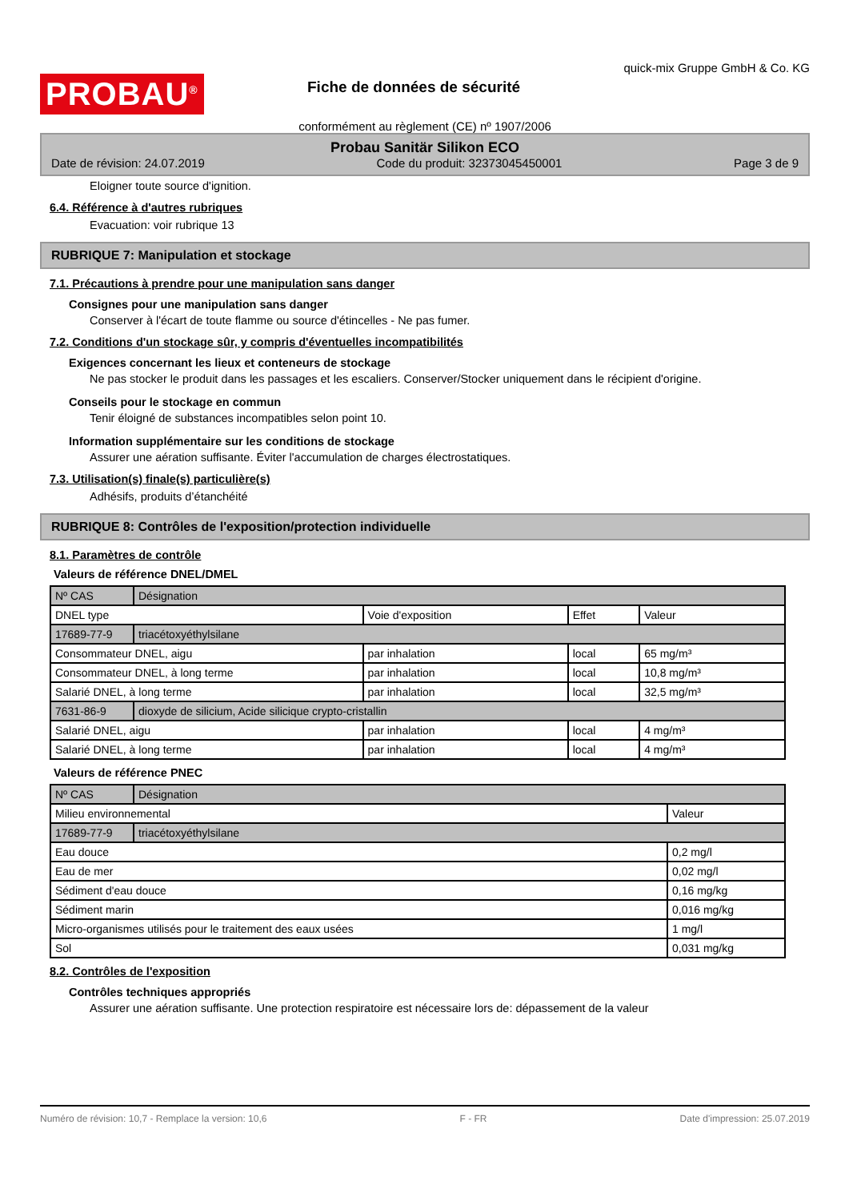PROBAU<sup>®</sup>
Fiche de données de sécurité
quick-mix Gruppe GmbH & Co. KG
conformément au règlement (CE) nº 1907/2006
Probau Sanitär Silikon ECO
Date de révision: 24.07.2019 Code du produit: 32373045450001 Page 3 de 9
Eloigner toute source d'ignition.
6.4. Référence à d'autres rubriques
Evacuation: voir rubrique 13
RUBRIQUE 7: Manipulation et stockage
7.1. Précautions à prendre pour une manipulation sans danger
Consignes pour une manipulation sans danger
Conserver à l'écart de toute flamme ou source d'étincelles - Ne pas fumer.
7.2. Conditions d'un stockage sûr, y compris d'éventuelles incompatibilités
Exigences concernant les lieux et conteneurs de stockage
Ne pas stocker le produit dans les passages et les escaliers. Conserver/Stocker uniquement dans le récipient d'origine.
Conseils pour le stockage en commun
Tenir éloigné de substances incompatibles selon point 10.
Information supplémentaire sur les conditions de stockage
Assurer une aération suffisante. Éviter l'accumulation de charges électrostatiques.
7.3. Utilisation(s) finale(s) particulière(s)
Adhésifs, produits d’étanchéité
RUBRIQUE 8: Contrôles de l'exposition/protection individuelle
8.1. Paramètres de contrôle
Valeurs de référence DNEL/DMEL
| Nº CAS | Désignation | | | |
| DNEL type | | Voie d'exposition | Effet | Valeur |
| 17689-77-9 | triacétoxyéthylsilane | | | |
| Consommateur DNEL, aigu | | par inhalation | local | 65 mg/m³ |
| Consommateur DNEL, à long terme | | par inhalation | local | 10,8 mg/m³ |
| Salarié DNEL, à long terme | | par inhalation | local | 32,5 mg/m³ |
| 7631-86-9 | dioxyde de silicium, Acide silicique crypto-cristallin | | | |
| Salarié DNEL, aigu | | par inhalation | local | 4 mg/m³ |
| Salarié DNEL, à long terme | | par inhalation | local | 4 mg/m³ |
Valeurs de référence PNEC
| Nº CAS | Désignation | |
| Milieu environnemental | | Valeur |
| 17689-77-9 | triacétoxyéthylsilane | |
| Eau douce | | 0,2 mg/l |
| Eau de mer | | 0,02 mg/l |
| Sédiment d'eau douce | | 0,16 mg/kg |
| Sédiment marin | | 0,016 mg/kg |
| Micro-organismes utilisés pour le traitement des eaux usées | | 1 mg/l |
| Sol | | 0,031 mg/kg |
8.2. Contrôles de l'exposition
Contrôles techniques appropriés
Assurer une aération suffisante. Une protection respiratoire est nécessaire lors de: dépassement de la valeur
Numéro de révision: 10,7 - Remplace la version: 10,6 F - FR Date d'impression: 25.07.2019